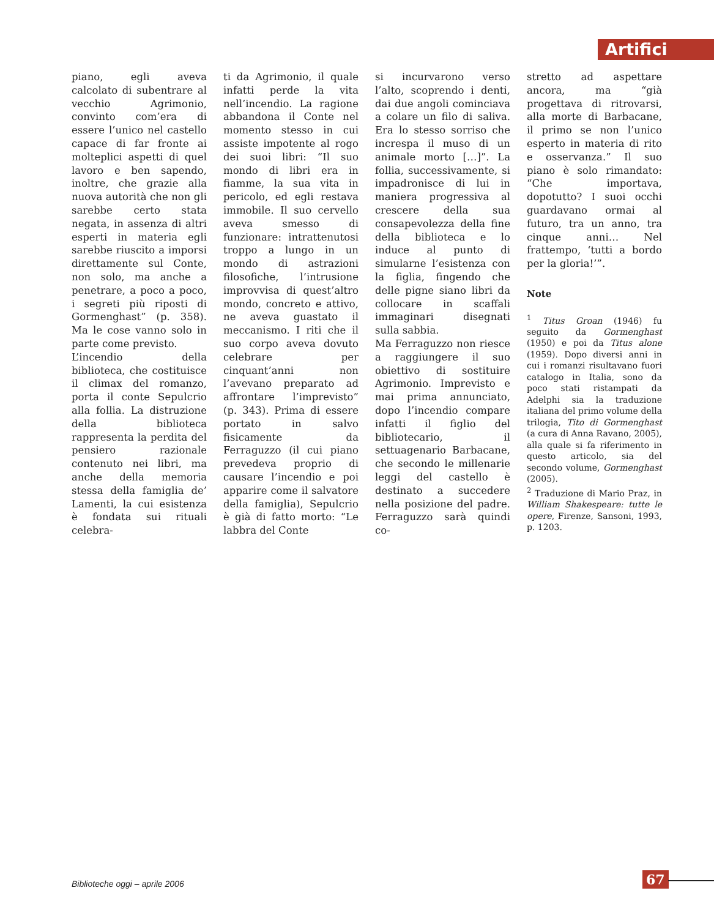Artifici
piano, egli aveva calcolato di subentrare al vecchio Agrimonio, convinto com’era di essere l’unico nel castello capace di far fronte ai molteplici aspetti di quel lavoro e ben sapendo, inoltre, che grazie alla nuova autorità che non gli sarebbe certo stata negata, in assenza di altri esperti in materia egli sarebbe riuscito a imporsi direttamente sul Conte, non solo, ma anche a penetrare, a poco a poco, i segreti più riposti di Gormenghast” (p. 358). Ma le cose vanno solo in parte come previsto.
L’incendio della biblioteca, che costituisce il climax del romanzo, porta il conte Sepulcrio alla follia. La distruzione della biblioteca rappresenta la perdita del pensiero razionale contenuto nei libri, ma anche della memoria stessa della famiglia de’ Lamenti, la cui esistenza è fondata sui rituali celebra-
ti da Agrimonio, il quale infatti perde la vita nell’incendio. La ragione abbandona il Conte nel momento stesso in cui assiste impotente al rogo dei suoi libri: “Il suo mondo di libri era in fiamme, la sua vita in pericolo, ed egli restava immobile. Il suo cervello aveva smesso di funzionare: intrattenutosi troppo a lungo in un mondo di astrazioni filosofiche, l’intrusione improvvisa di quest’altro mondo, concreto e attivo, ne aveva guastato il meccanismo. I riti che il suo corpo aveva dovuto celebrare per cinquant’anni non l’avevano preparato ad affrontare l’imprevisto” (p. 343). Prima di essere portato in salvo fisicamente da Ferraguzzo (il cui piano prevedeva proprio di causare l’incendio e poi apparire come il salvatore della famiglia), Sepulcrio è già di fatto morto: “Le labbra del Conte
si incurvarono verso l’alto, scoprendo i denti, dai due angoli cominciava a colare un filo di saliva. Era lo stesso sorriso che increspa il muso di un animale morto […]”. La follia, successivamente, si impadronisce di lui in maniera progressiva al crescere della sua consapevolezza della fine della biblioteca e lo induce al punto di simularne l’esistenza con la figlia, fingendo che delle pigne siano libri da collocare in scaffali immaginari disegnati sulla sabbia.
Ma Ferraguzzo non riesce a raggiungere il suo obiettivo di sostituire Agrimonio. Imprevisto e mai prima annunciato, dopo l’incendio compare infatti il figlio del bibliotecario, il settuagenario Barbacane, che secondo le millenarie leggi del castello è destinato a succedere nella posizione del padre. Ferraguzzo sarà quindi co-
stretto ad aspettare ancora, ma “già progettava di ritrovarsi, alla morte di Barbacane, il primo se non l’unico esperto in materia di rito e osservanza.” Il suo piano è solo rimandato: “Che importava, dopotutto? I suoi occhi guardavano ormai al futuro, tra un anno, tra cinque anni… Nel frattempo, ‘tutti a bordo per la gloria!’”.
Note
<sup>1</sup> Titus Groan (1946) fu seguito da Gormenghast (1950) e poi da Titus alone (1959). Dopo diversi anni in cui i romanzi risultavano fuori catalogo in Italia, sono da poco stati ristampati da Adelphi sia la traduzione italiana del primo volume della trilogia, Tito di Gormenghast (a cura di Anna Ravano, 2005), alla quale si fa riferimento in questo articolo, sia del secondo volume, Gormenghast (2005).
<sup>2</sup> Traduzione di Mario Praz, in William Shakespeare: tutte le opere, Firenze, Sansoni, 1993, p. 1203.
Biblioteche oggi – aprile 2006 67